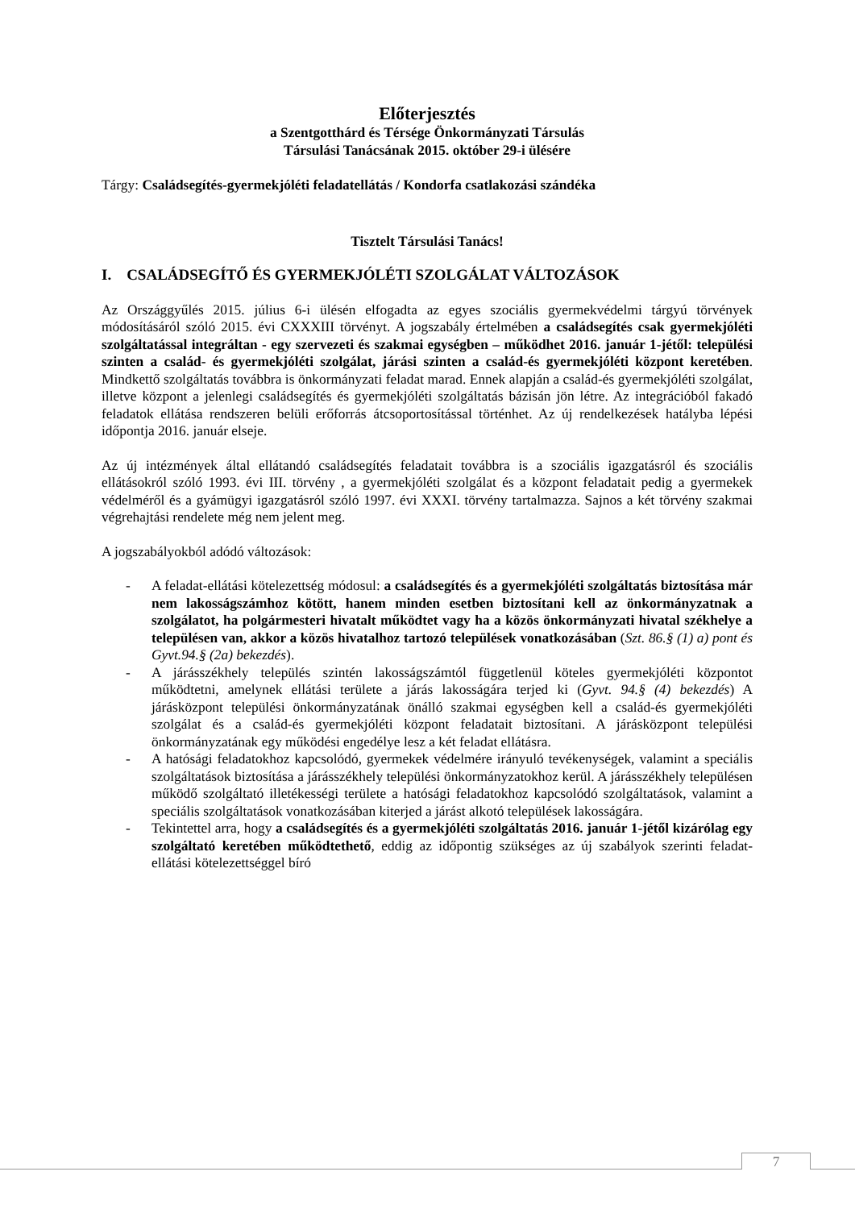Előterjesztés
a Szentgotthárd és Térsége Önkormányzati Társulás
Társulási Tanácsának 2015. október 29-i ülésére
Tárgy: Családsegítés-gyermekjóléti feladatellátás / Kondorfa csatlakozási szándéka
Tisztelt Társulási Tanács!
I. CSALÁDSEGÍTŐ ÉS GYERMEKJÓLÉTI SZOLGÁLAT VÁLTOZÁSOK
Az Országgyűlés 2015. július 6-i ülésén elfogadta az egyes szociális gyermekvédelmi tárgyú törvények módosításáról szóló 2015. évi CXXXIII törvényt. A jogszabály értelmében a családsegítés csak gyermekjóléti szolgáltatással integráltan - egy szervezeti és szakmai egységben – működhet 2016. január 1-jétől: települési szinten a család- és gyermekjóléti szolgálat, járási szinten a család-és gyermekjóléti központ keretében. Mindkettő szolgáltatás továbbra is önkormányzati feladat marad. Ennek alapján a család-és gyermekjóléti szolgálat, illetve központ a jelenlegi családsegítés és gyermekjóléti szolgáltatás bázisán jön létre. Az integrációból fakadó feladatok ellátása rendszeren belüli erőforrás átcsoportosítással történhet. Az új rendelkezések hatályba lépési időpontja 2016. január elseje.
Az új intézmények által ellátandó családsegítés feladatait továbbra is a szociális igazgatásról és szociális ellátásokról szóló 1993. évi III. törvény , a gyermekjóléti szolgálat és a központ feladatait pedig a gyermekek védelméről és a gyámügyi igazgatásról szóló 1997. évi XXXI. törvény tartalmazza. Sajnos a két törvény szakmai végrehajtási rendelete még nem jelent meg.
A jogszabályokból adódó változások:
- A feladat-ellátási kötelezettség módosul: a családsegítés és a gyermekjóléti szolgáltatás biztosítása már nem lakosságszámhoz kötött, hanem minden esetben biztosítani kell az önkormányzatnak a szolgálatot, ha polgármesteri hivatalt működtet vagy ha a közös önkormányzati hivatal székhelye a településen van, akkor a közös hivatalhoz tartozó települések vonatkozásában (Szt. 86.§ (1) a) pont és Gyvt.94.§ (2a) bekezdés).
- A járásszékhely település szintén lakosságszámtól függetlenül köteles gyermekjóléti központot működtetni, amelynek ellátási területe a járás lakosságára terjed ki (Gyvt. 94.§ (4) bekezdés) A járásközpont települési önkormányzatának önálló szakmai egységben kell a család-és gyermekjóléti szolgálat és a család-és gyermekjóléti központ feladatait biztosítani. A járásközpont települési önkormányzatának egy működési engedélye lesz a két feladat ellátásra.
- A hatósági feladatokhoz kapcsolódó, gyermekek védelmére irányuló tevékenységek, valamint a speciális szolgáltatások biztosítása a járásszékhely települési önkormányzatokhoz kerül. A járásszékhely településen működő szolgáltató illetékességi területe a hatósági feladatokhoz kapcsolódó szolgáltatások, valamint a speciális szolgáltatások vonatkozásában kiterjed a járást alkotó települések lakosságára.
- Tekintettel arra, hogy a családsegítés és a gyermekjóléti szolgáltatás 2016. január 1-jétől kizárólag egy szolgáltató keretében működtethető, eddig az időpontig szükséges az új szabályok szerinti feladat-ellátási kötelezettséggel bíró
7